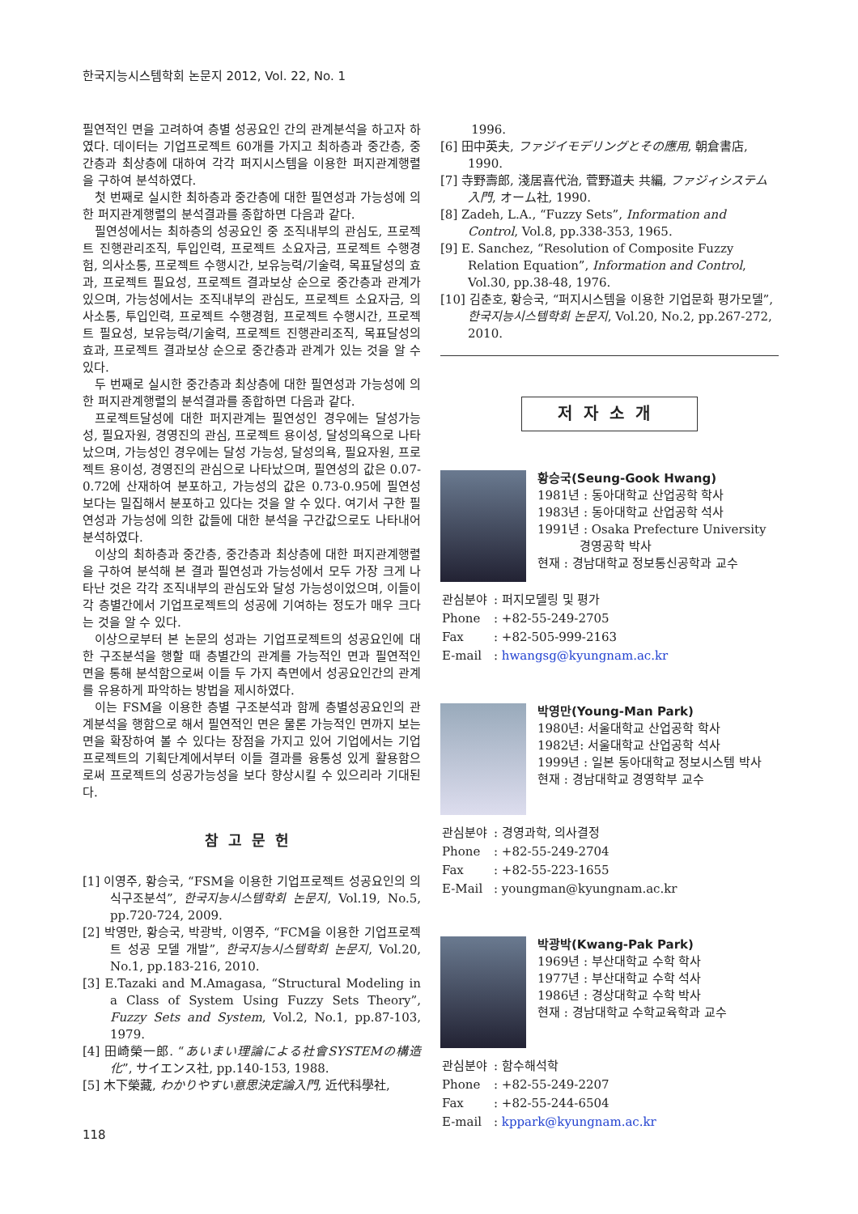한국지능시스템학회 논문지 2012, Vol. 22, No. 1
필연적인 면을 고려하여 층별 성공요인 간의 관계분석을 하고자 하였다. 데이터는 기업프로젝트 60개를 가지고 최하층과 중간층, 중간층과 최상층에 대하여 각각 퍼지시스템을 이용한 퍼지관계행렬을 구하여 분석하였다.
첫 번째로 실시한 최하층과 중간층에 대한 필연성과 가능성에 의한 퍼지관계행렬의 분석결과를 종합하면 다음과 같다.
필연성에서는 최하층의 성공요인 중 조직내부의 관심도, 프로젝트 진행관리조직, 투입인력, 프로젝트 소요자금, 프로젝트 수행경험, 의사소통, 프로젝트 수행시간, 보유능력/기술력, 목표달성의 효과, 프로젝트 필요성, 프로젝트 결과보상 순으로 중간층과 관계가 있으며, 가능성에서는 조직내부의 관심도, 프로젝트 소요자금, 의사소통, 투입인력, 프로젝트 수행경험, 프로젝트 수행시간, 프로젝트 필요성, 보유능력/기술력, 프로젝트 진행관리조직, 목표달성의 효과, 프로젝트 결과보상 순으로 중간층과 관계가 있는 것을 알 수 있다.
두 번째로 실시한 중간층과 최상층에 대한 필연성과 가능성에 의한 퍼지관계행렬의 분석결과를 종합하면 다음과 같다.
프로젝트달성에 대한 퍼지관계는 필연성인 경우에는 달성가능성, 필요자원, 경영진의 관심, 프로젝트 용이성, 달성의욕으로 나타났으며, 가능성인 경우에는 달성 가능성, 달성의욕, 필요자원, 프로젝트 용이성, 경영진의 관심으로 나타났으며, 필연성의 값은 0.07-0.72에 산재하여 분포하고, 가능성의 값은 0.73-0.95에 필연성보다는 밀집해서 분포하고 있다는 것을 알 수 있다. 여기서 구한 필연성과 가능성에 의한 값들에 대한 분석을 구간값으로도 나타내어 분석하였다.
이상의 최하층과 중간층, 중간층과 최상층에 대한 퍼지관계행렬을 구하여 분석해 본 결과 필연성과 가능성에서 모두 가장 크게 나타난 것은 각각 조직내부의 관심도와 달성 가능성이었으며, 이들이 각 층별간에서 기업프로젝트의 성공에 기여하는 정도가 매우 크다는 것을 알 수 있다.
이상으로부터 본 논문의 성과는 기업프로젝트의 성공요인에 대한 구조분석을 행할 때 층별간의 관계를 가능적인 면과 필연적인 면을 통해 분석함으로써 이들 두 가지 측면에서 성공요인간의 관계를 유용하게 파악하는 방법을 제시하였다.
이는 FSM을 이용한 층별 구조분석과 함께 층별성공요인의 관계분석을 행함으로 해서 필연적인 면은 물론 가능적인 면까지 보는 면을 확장하여 볼 수 있다는 장점을 가지고 있어 기업에서는 기업프로젝트의 기획단계에서부터 이들 결과를 융통성 있게 활용함으로써 프로젝트의 성공가능성을 보다 향상시킬 수 있으리라 기대된다.
참고문헌
[1] 이영주, 황승국, “FSM을 이용한 기업프로젝트 성공요인의 의식구조분석”, 한국지능시스템학회 논문지, Vol.19, No.5, pp.720-724, 2009.
[2] 박영만, 황승국, 박광박, 이영주, “FCM을 이용한 기업프로젝트 성공 모델 개발”, 한국지능시스템학회 논문지, Vol.20, No.1, pp.183-216, 2010.
[3] E.Tazaki and M.Amagasa, “Structural Modeling in a Class of System Using Fuzzy Sets Theory”, Fuzzy Sets and System, Vol.2, No.1, pp.87-103, 1979.
[4] 田崎榮一郎. “あいまい理論による社會SYSTEMの構造化”, サイエンス社, pp.140-153, 1988.
[5] 木下榮藏, わかりやすい意思決定論入門, 近代科學社,
1996.
[6] 田中英夫, ファジイモデリングとその應用, 朝倉書店, 1990.
[7] 寺野壽郎, 淺居喜代治, 菅野道夫 共編, ファジィシステム入門, オーム社, 1990.
[8] Zadeh, L.A., “Fuzzy Sets”, Information and Control, Vol.8, pp.338-353, 1965.
[9] E. Sanchez, “Resolution of Composite Fuzzy Relation Equation”, Information and Control, Vol.30, pp.38-48, 1976.
[10] 김춘호, 황승국, “퍼지시스템을 이용한 기업문화 평가모델”, 한국지능시스템학회 논문지, Vol.20, No.2, pp.267-272, 2010.
저자소개
황승국(Seung-Gook Hwang)
1981년 : 동아대학교 산업공학 학사
1983년 : 동아대학교 산업공학 석사
1991년 : Osaka Prefecture University
경영공학 박사
현재 : 경남대학교 정보통신공학과 교수
| 관심분야 | : 퍼지모델링 및 평가 |
| Phone | : +82-55-249-2705 |
| Fax | : +82-505-999-2163 |
| E-mail | : hwangsg@kyungnam.ac.kr |
박영만(Young-Man Park)
1980년: 서울대학교 산업공학 학사
1982년: 서울대학교 산업공학 석사
1999년 : 일본 동아대학교 정보시스템 박사
현재 : 경남대학교 경영학부 교수
| 관심분야 | : 경영과학, 의사결정 |
| Phone | : +82-55-249-2704 |
| Fax | : +82-55-223-1655 |
| E-Mail | : youngman@kyungnam.ac.kr |
박광박(Kwang-Pak Park)
1969년 : 부산대학교 수학 학사
1977년 : 부산대학교 수학 석사
1986년 : 경상대학교 수학 박사
현재 : 경남대학교 수학교육학과 교수
| 관심분야 | : 함수해석학 |
| Phone | : +82-55-249-2207 |
| Fax | : +82-55-244-6504 |
| E-mail | : kppark@kyungnam.ac.kr |
118